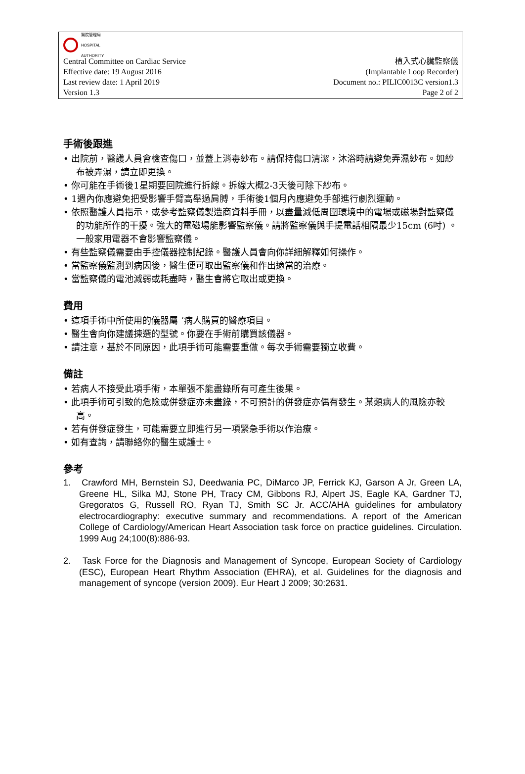醫院管理局
HOSPITAL
AUTHORITY
Central Committee on Cardiac Service 植入式心臟監察儀
Effective date: 19 August 2016 (Implantable Loop Recorder)
Last review date: 1 April 2019 Document no.: PILIC0013C version1.3
Version 1.3 Page 2 of 2
手術後跟進
• 出院前，醫護人員會檢查傷口，並蓋上消毒紗布。請保持傷口清潔，沐浴時請避免弄濕紗布。如紗布被弄濕，請立即更換。
• 你可能在手術後1星期要回院進行拆線。拆線大概2-3天後可除下紗布。
• 1週內你應避免把受影響手臂高舉過肩膊，手術後1個月內應避免手部進行劇烈運動。
• 依照醫護人員指示，或參考監察儀製造商資料手冊，以盡量減低周圍環境中的電場或磁場對監察儀的功能所作的干擾。強大的電磁場能影響監察儀。請將監察儀與手提電話相隔最少15cm (6吋) 。一般家用電器不會影響監察儀。
• 有些監察儀需要由手控儀器控制紀錄。醫護人員會向你詳細解釋如何操作。
• 當監察儀監測到病因後，醫生便可取出監察儀和作出適當的治療。
• 當監察儀的電池減弱或耗盡時，醫生會將它取出或更換。
費用
• 這項手術中所使用的儀器屬 ‘病人購買的醫療項目。
• 醫生會向你建議揀選的型號。你要在手術前購買該儀器。
• 請注意，基於不同原因，此項手術可能需要重做。每次手術需要獨立收費。
備註
• 若病人不接受此項手術，本單張不能盡錄所有可產生後果。
• 此項手術可引致的危險或併發症亦未盡錄，不可預計的併發症亦偶有發生。某類病人的風險亦較高。
• 若有併發症發生，可能需要立即進行另一項緊急手術以作治療。
• 如有查詢，請聯絡你的醫生或護士。
參考
1. Crawford MH, Bernstein SJ, Deedwania PC, DiMarco JP, Ferrick KJ, Garson A Jr, Green LA, Greene HL, Silka MJ, Stone PH, Tracy CM, Gibbons RJ, Alpert JS, Eagle KA, Gardner TJ, Gregoratos G, Russell RO, Ryan TJ, Smith SC Jr. ACC/AHA guidelines for ambulatory electrocardiography: executive summary and recommendations. A report of the American College of Cardiology/American Heart Association task force on practice guidelines. Circulation. 1999 Aug 24;100(8):886-93.
2. Task Force for the Diagnosis and Management of Syncope, European Society of Cardiology (ESC), European Heart Rhythm Association (EHRA), et al. Guidelines for the diagnosis and management of syncope (version 2009). Eur Heart J 2009; 30:2631.